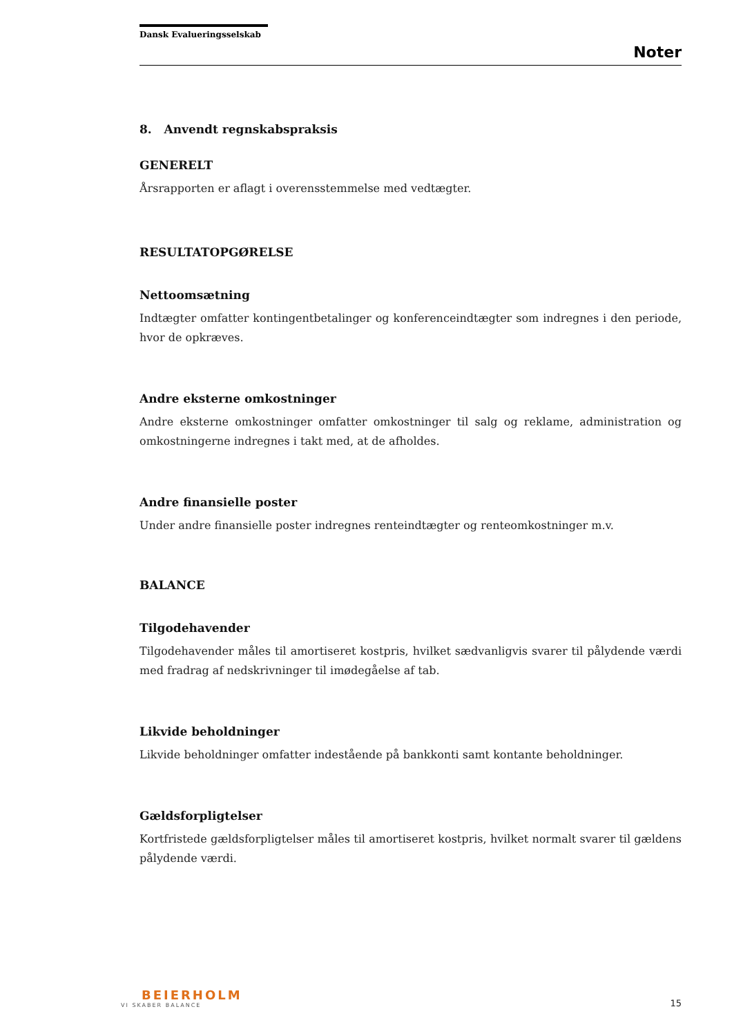Dansk Evalueringsselskab
Noter
8. Anvendt regnskabspraksis
GENERELT
Årsrapporten er aflagt i overensstemmelse med vedtægter.
RESULTATOPGØRELSE
Nettoomsætning
Indtægter omfatter kontingentbetalinger og konferenceindtægter som indregnes i den periode, hvor de opkræves.
Andre eksterne omkostninger
Andre eksterne omkostninger omfatter omkostninger til salg og reklame, administration og omkostningerne indregnes i takt med, at de afholdes.
Andre finansielle poster
Under andre finansielle poster indregnes renteindtægter og renteomkostninger m.v.
BALANCE
Tilgodehavender
Tilgodehavender måles til amortiseret kostpris, hvilket sædvanligvis svarer til pålydende værdi med fradrag af nedskrivninger til imødegåelse af tab.
Likvide beholdninger
Likvide beholdninger omfatter indestående på bankkonti samt kontante beholdninger.
Gældsforpligtelser
Kortfristede gældsforpligtelser måles til amortiseret kostpris, hvilket normalt svarer til gældens pålydende værdi.
BEIERHOLM
VI SKABER BALANCE
15